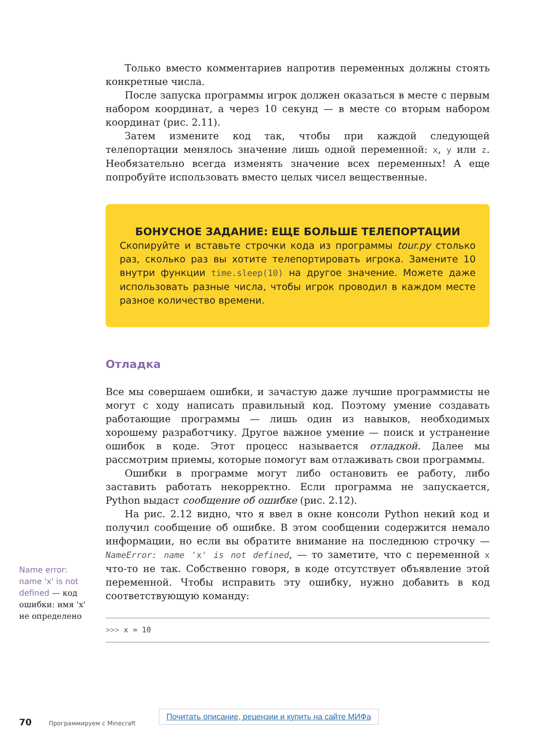Только вместо комментариев напротив переменных должны стоять конкретные числа.
После запуска программы игрок должен оказаться в месте с первым набором координат, а через 10 секунд — в месте со вторым набором координат (рис. 2.11).
Затем измените код так, чтобы при каждой следующей телепортации менялось значение лишь одной переменной: x, y или z. Необязательно всегда изменять значение всех переменных! А еще попробуйте использовать вместо целых чисел вещественные.
БОНУСНОЕ ЗАДАНИЕ: ЕЩЕ БОЛЬШЕ ТЕЛЕПОРТАЦИИ
Скопируйте и вставьте строчки кода из программы tour.py столько раз, сколько раз вы хотите телепортировать игрока. Замените 10 внутри функции time.sleep(10) на другое значение. Можете даже использовать разные числа, чтобы игрок проводил в каждом месте разное количество времени.
Отладка
Все мы совершаем ошибки, и зачастую даже лучшие программисты не могут с ходу написать правильный код. Поэтому умение создавать работающие программы — лишь один из навыков, необходимых хорошему разработчику. Другое важное умение — поиск и устранение ошибок в коде. Этот процесс называется отладкой. Далее мы рассмотрим приемы, которые помогут вам отлаживать свои программы.
Ошибки в программе могут либо остановить ее работу, либо заставить работать некорректно. Если программа не запускается, Python выдаст сообщение об ошибке (рис. 2.12).
На рис. 2.12 видно, что я ввел в окне консоли Python некий код и получил сообщение об ошибке. В этом сообщении содержится немало информации, но если вы обратите внимание на последнюю строчку — NameError: name 'x' is not defined, — то заметите, что с переменной x что-то не так. Собственно говоря, в коде отсутствует объявление этой переменной. Чтобы исправить эту ошибку, нужно добавить в код соответствующую команду:
>>> x = 10
Name error: name 'x' is not defined — код ошибки: имя 'x' не определено
Почитать описание, рецензии и купить на сайте МИФа
70 Программируем с Minecraft